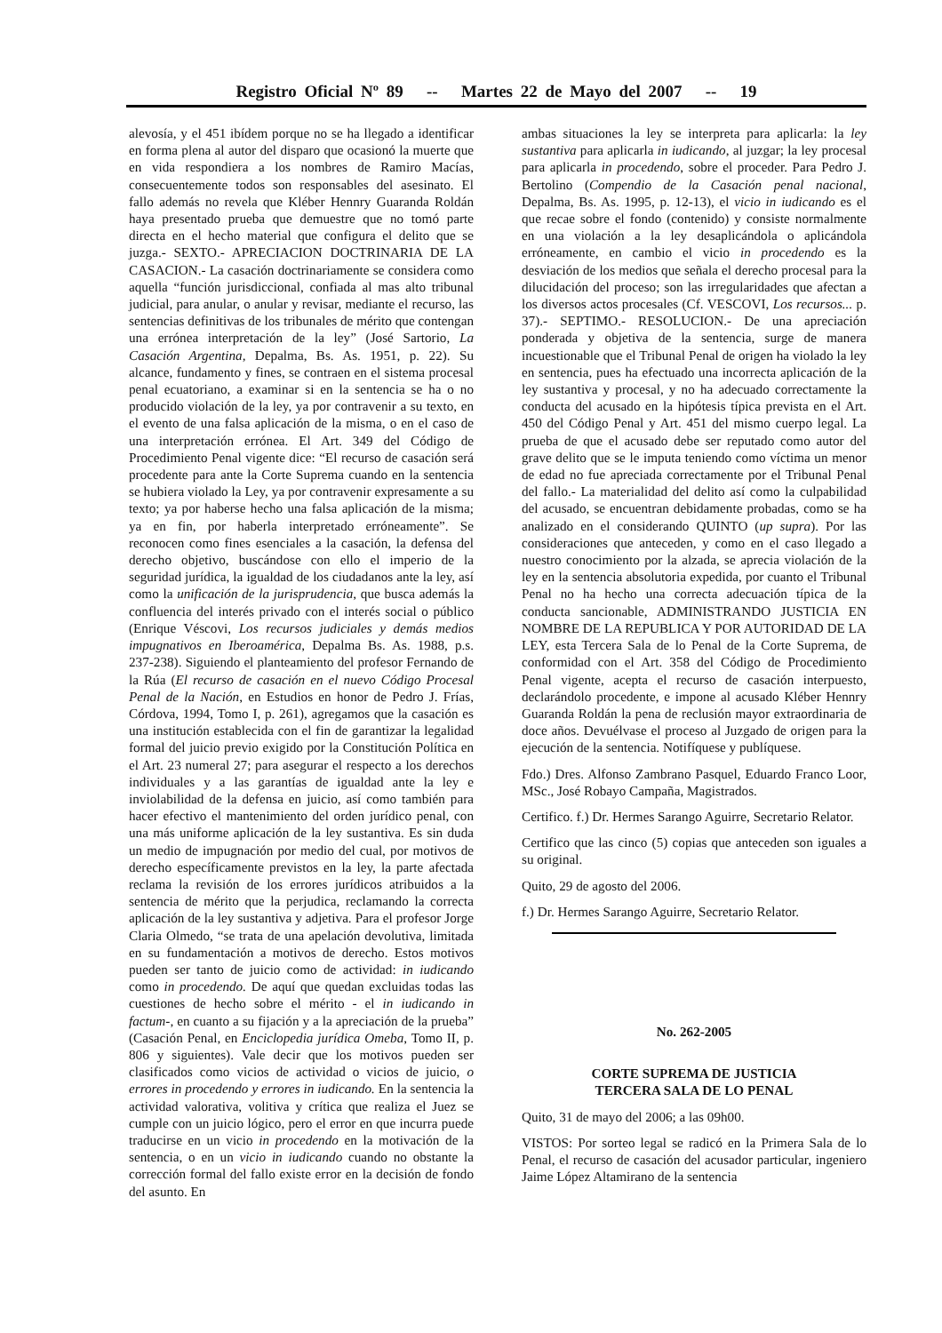Registro Oficial Nº 89 -- Martes 22 de Mayo del 2007 -- 19
alevosía, y el 451 ibídem porque no se ha llegado a identificar en forma plena al autor del disparo que ocasionó la muerte que en vida respondiera a los nombres de Ramiro Macías, consecuentemente todos son responsables del asesinato. El fallo además no revela que Kléber Hennry Guaranda Roldán haya presentado prueba que demuestre que no tomó parte directa en el hecho material que configura el delito que se juzga.- SEXTO.- APRECIACION DOCTRINARIA DE LA CASACION.- La casación doctrinariamente se considera como aquella “función jurisdiccional, confiada al mas alto tribunal judicial, para anular, o anular y revisar, mediante el recurso, las sentencias definitivas de los tribunales de mérito que contengan una errónea interpretación de la ley” (José Sartorio, La Casación Argentina, Depalma, Bs. As. 1951, p. 22). Su alcance, fundamento y fines, se contraen en el sistema procesal penal ecuatoriano, a examinar si en la sentencia se ha o no producido violación de la ley, ya por contravenir a su texto, en el evento de una falsa aplicación de la misma, o en el caso de una interpretación errónea. El Art. 349 del Código de Procedimiento Penal vigente dice: “El recurso de casación será procedente para ante la Corte Suprema cuando en la sentencia se hubiera violado la Ley, ya por contravenir expresamente a su texto; ya por haberse hecho una falsa aplicación de la misma; ya en fin, por haberla interpretado erróneamente”. Se reconocen como fines esenciales a la casación, la defensa del derecho objetivo, buscándose con ello el imperio de la seguridad jurídica, la igualdad de los ciudadanos ante la ley, así como la unificación de la jurisprudencia, que busca además la confluencia del interés privado con el interés social o público (Enrique Véscovi, Los recursos judiciales y demás medios impugnativos en Iberoamérica, Depalma Bs. As. 1988, p.s. 237-238). Siguiendo el planteamiento del profesor Fernando de la Rúa (El recurso de casación en el nuevo Código Procesal Penal de la Nación, en Estudios en honor de Pedro J. Frías, Córdova, 1994, Tomo I, p. 261), agregamos que la casación es una institución establecida con el fin de garantizar la legalidad formal del juicio previo exigido por la Constitución Política en el Art. 23 numeral 27; para asegurar el respecto a los derechos individuales y a las garantías de igualdad ante la ley e inviolabilidad de la defensa en juicio, así como también para hacer efectivo el mantenimiento del orden jurídico penal, con una más uniforme aplicación de la ley sustantiva. Es sin duda un medio de impugnación por medio del cual, por motivos de derecho específicamente previstos en la ley, la parte afectada reclama la revisión de los errores jurídicos atribuidos a la sentencia de mérito que la perjudica, reclamando la correcta aplicación de la ley sustantiva y adjetiva. Para el profesor Jorge Claria Olmedo, “se trata de una apelación devolutiva, limitada en su fundamentación a motivos de derecho. Estos motivos pueden ser tanto de juicio como de actividad: in iudicando como in procedendo. De aquí que quedan excluidas todas las cuestiones de hecho sobre el mérito - el in iudicando in factum-, en cuanto a su fijación y a la apreciación de la prueba” (Casación Penal, en Enciclopedia jurídica Omeba, Tomo II, p. 806 y siguientes). Vale decir que los motivos pueden ser clasificados como vicios de actividad o vicios de juicio, o errores in procedendo y errores in iudicando. En la sentencia la actividad valorativa, volitiva y crítica que realiza el Juez se cumple con un juicio lógico, pero el error en que incurra puede traducirse en un vicio in procedendo en la motivación de la sentencia, o en un vicio in iudicando cuando no obstante la corrección formal del fallo existe error en la decisión de fondo del asunto. En
ambas situaciones la ley se interpreta para aplicarla: la ley sustantiva para aplicarla in iudicando, al juzgar; la ley procesal para aplicarla in procedendo, sobre el proceder. Para Pedro J. Bertolino (Compendio de la Casación penal nacional, Depalma, Bs. As. 1995, p. 12-13), el vicio in iudicando es el que recae sobre el fondo (contenido) y consiste normalmente en una violación a la ley desaplicándola o aplicándola erróneamente, en cambio el vicio in procedendo es la desviación de los medios que señala el derecho procesal para la dilucidación del proceso; son las irregularidades que afectan a los diversos actos procesales (Cf. VESCOVI, Los recursos... p. 37).- SEPTIMO.- RESOLUCION.- De una apreciación ponderada y objetiva de la sentencia, surge de manera incuestionable que el Tribunal Penal de origen ha violado la ley en sentencia, pues ha efectuado una incorrecta aplicación de la ley sustantiva y procesal, y no ha adecuado correctamente la conducta del acusado en la hipótesis típica prevista en el Art. 450 del Código Penal y Art. 451 del mismo cuerpo legal. La prueba de que el acusado debe ser reputado como autor del grave delito que se le imputa teniendo como víctima un menor de edad no fue apreciada correctamente por el Tribunal Penal del fallo.- La materialidad del delito así como la culpabilidad del acusado, se encuentran debidamente probadas, como se ha analizado en el considerando QUINTO (up supra). Por las consideraciones que anteceden, y como en el caso llegado a nuestro conocimiento por la alzada, se aprecia violación de la ley en la sentencia absolutoria expedida, por cuanto el Tribunal Penal no ha hecho una correcta adecuación típica de la conducta sancionable, ADMINISTRANDO JUSTICIA EN NOMBRE DE LA REPUBLICA Y POR AUTORIDAD DE LA LEY, esta Tercera Sala de lo Penal de la Corte Suprema, de conformidad con el Art. 358 del Código de Procedimiento Penal vigente, acepta el recurso de casación interpuesto, declarándolo procedente, e impone al acusado Kléber Hennry Guaranda Roldán la pena de reclusión mayor extraordinaria de doce años. Devuélvase el proceso al Juzgado de origen para la ejecución de la sentencia. Notifíquese y publíquese.
Fdo.) Dres. Alfonso Zambrano Pasquel, Eduardo Franco Loor, MSc., José Robayo Campaña, Magistrados.
Certifico. f.) Dr. Hermes Sarango Aguirre, Secretario Relator.
Certifico que las cinco (5) copias que anteceden son iguales a su original.
Quito, 29 de agosto del 2006.
f.) Dr. Hermes Sarango Aguirre, Secretario Relator.
No. 262-2005
CORTE SUPREMA DE JUSTICIA
TERCERA SALA DE LO PENAL
Quito, 31 de mayo del 2006; a las 09h00.
VISTOS: Por sorteo legal se radicó en la Primera Sala de lo Penal, el recurso de casación del acusador particular, ingeniero Jaime López Altamirano de la sentencia